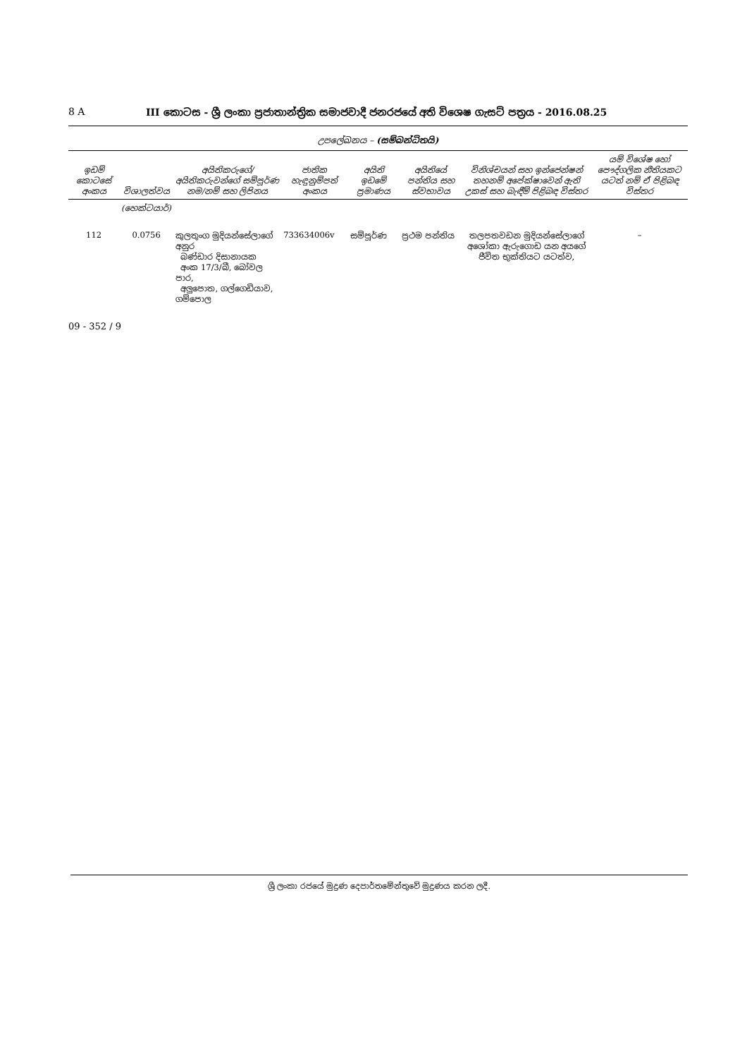8 A III කොටස - ශ්‍රී ලංකා ප්‍රජාතාන්ත්‍රික සමාජවාදී ජනරජයේ අති විශෙෂ ගැසට් පත්‍රය - 2016.08.25
උපලේඛනය – (සම්බන්ධිතයි)
| ඉඩම් කොටසේ අංකය | විශාලත්වය | අයිතිකරුගේ/අයිතිකරුවන්ගේ සම්පූර්ණ නම/නම් සහ ලිපිනය | ජාතික හැඳුනුම්පත් අංකය | අයිති ඉඩමේ ප්‍රමාණය | අයිතියේ පන්තිය සහ ස්වභාවය | විනිශ්චයන් සහ ඉන්ජෙන්ෂන් තහනම් අපේක්ෂාවෙන් ඇති උකස් සහ බැඳීම් පිළිබඳ විස්තර | යම් විශේෂ හෝ පෞද්ගලික නීතියකට යටත් නම් ඒ පිළිබඳ විස්තර |
| --- | --- | --- | --- | --- | --- | --- | --- |
| | (හෙක්ටයාර්) | | | | | | |
| 112 | 0.0756 | කුලතුංග මුදියන්සේලාගේ අනුර බණ්ඩාර දිසානායක අංක 17/3/බී, බෝවල පාර, අලුපොත, ගල්ගෙඩියාව, ගම්පොල | 733634006v | සම්පූර්ණ | ප්‍රථම පන්තිය | තලපතවඩන මුදියන්සේලාගේ අශෝකා ඇරුගොඩ යන අයගේ ජීවිත භුක්තියට යටත්ව, | – |
09 - 352 / 9
ශ්‍රී ලංකා රජයේ මුද්‍රණ දෙපාර්තමේන්තුවේ මුද්‍රණය කරන ලදී.